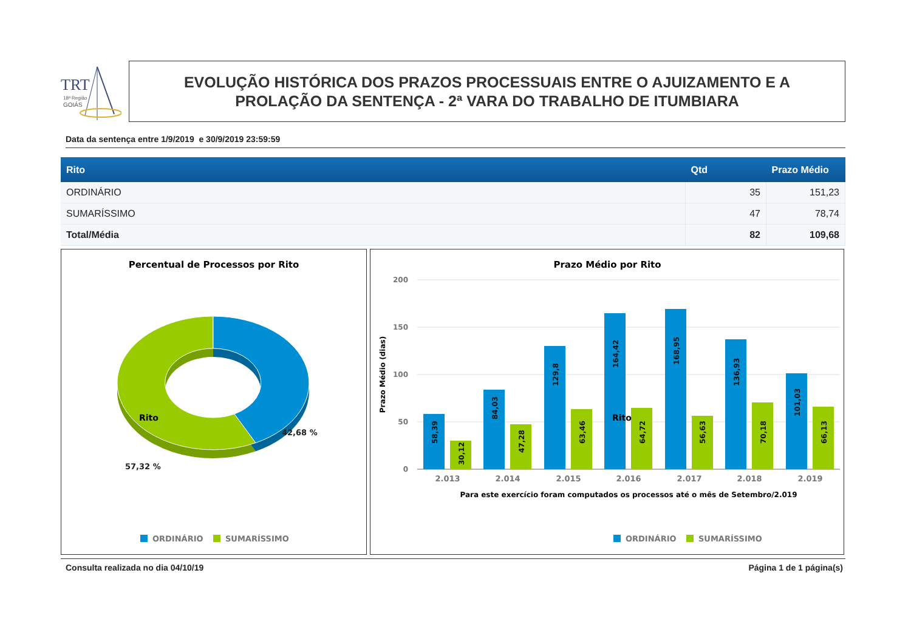TRT
18ª Região
GOIÁS
EVOLUÇÃO HISTÓRICA DOS PRAZOS PROCESSUAIS ENTRE O AJUIZAMENTO E A
PROLAÇÃO DA SENTENÇA - 2ª VARA DO TRABALHO DE ITUMBIARA
Data da sentença entre 1/9/2019 e 30/9/2019 23:59:59
| Rito | Qtd | Prazo Médio |
| --- | --- | --- |
| ORDINÁRIO | 35 | 151,23 |
| SUMARÍSSIMO | 47 | 78,74 |
| Total/Média | 82 | 109,68 |
Percentual de Processos por Rito
42,68 %
57,32 %
Rito
ORDINÁRIO
SUMARÍSSIMO
Prazo Médio por Rito
200
150
100
50
0
Prazo Médio (dias)
58,39
30,12
84,03
47,28
129,8
63,46
164,42
64,72
168,95
56,63
136,93
70,18
101,03
66,13
2.013
2.014
2.015
2.016
2.017
2.018
2.019
Para este exercício foram computados os processos até o mês de Setembro/2.019
Rito
ORDINÁRIO
SUMARÍSSIMO
Consulta realizada no dia 04/10/19 Página 1 de 1 página(s)